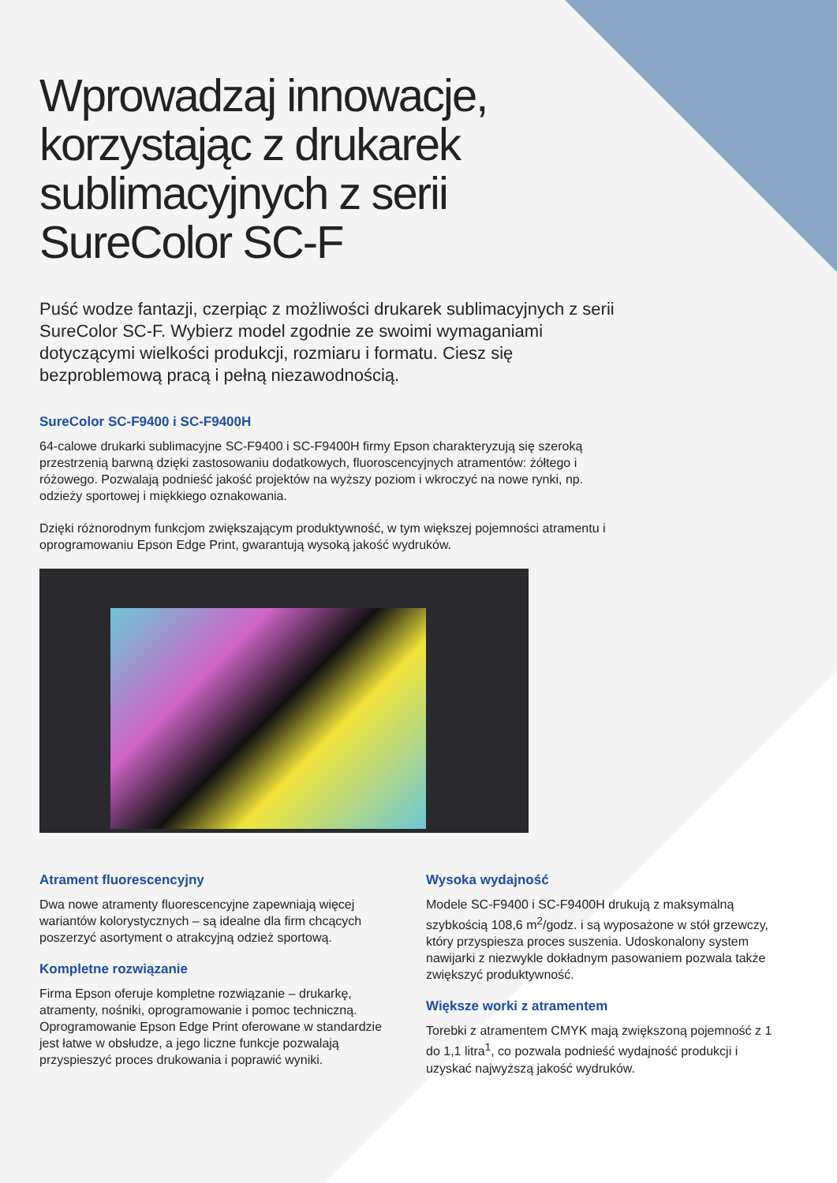Wprowadzaj innowacje,
korzystając z drukarek
sublimacyjnych z serii
SureColor SC-F
Puść wodze fantazji, czerpiąc z możliwości drukarek sublimacyjnych z serii SureColor SC-F. Wybierz model zgodnie ze swoimi wymaganiami dotyczącymi wielkości produkcji, rozmiaru i formatu. Ciesz się bezproblemową pracą i pełną niezawodnością.
SureColor SC-F9400 i SC-F9400H
64-calowe drukarki sublimacyjne SC-F9400 i SC-F9400H firmy Epson charakteryzują się szeroką przestrzenią barwną dzięki zastosowaniu dodatkowych, fluoroscencyjnych atramentów: żółtego i różowego. Pozwalają podnieść jakość projektów na wyższy poziom i wkroczyć na nowe rynki, np. odzieży sportowej i miękkiego oznakowania.
Dzięki różnorodnym funkcjom zwiększającym produktywność, w tym większej pojemności atramentu i oprogramowaniu Epson Edge Print, gwarantują wysoką jakość wydruków.
Atrament fluorescencyjny
Dwa nowe atramenty fluorescencyjne zapewniają więcej wariantów kolorystycznych – są idealne dla firm chcących poszerzyć asortyment o atrakcyjną odzież sportową.
Kompletne rozwiązanie
Firma Epson oferuje kompletne rozwiązanie – drukarkę, atramenty, nośniki, oprogramowanie i pomoc techniczną. Oprogramowanie Epson Edge Print oferowane w standardzie jest łatwe w obsłudze, a jego liczne funkcje pozwalają przyspieszyć proces drukowania i poprawić wyniki.
Wysoka wydajność
Modele SC-F9400 i SC-F9400H drukują z maksymalną szybkością 108,6 m<sup>2</sup>/godz. i są wyposażone w stół grzewczy, który przyspiesza proces suszenia. Udoskonalony system nawijarki z niezwykle dokładnym pasowaniem pozwala także zwiększyć produktywność.
Większe worki z atramentem
Torebki z atramentem CMYK mają zwiększoną pojemność z 1 do 1,1 litra<sup>1</sup>, co pozwala podnieść wydajność produkcji i uzyskać najwyższą jakość wydruków.